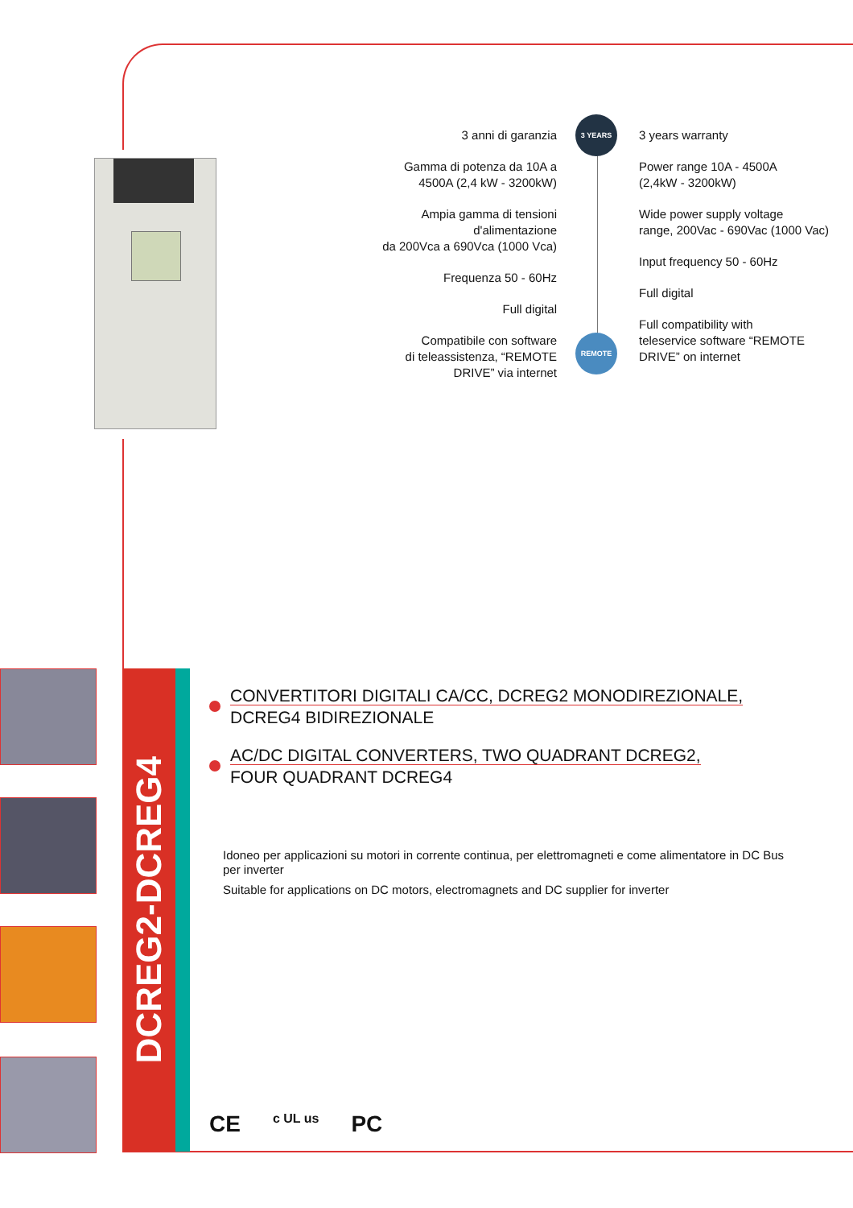3 YEARS
REMOTE
3 anni di garanzia
Gamma di potenza da 10A a
4500A (2,4 kW - 3200kW)
Ampia gamma di tensioni
d'alimentazione
da 200Vca a 690Vca (1000 Vca)
Frequenza 50 - 60Hz
Full digital
Compatibile con software
di teleassistenza, “REMOTE
DRIVE” via internet
3 years warranty
Power range 10A - 4500A
(2,4kW - 3200kW)
Wide power supply voltage
range, 200Vac - 690Vac (1000 Vac)
Input frequency 50 - 60Hz
Full digital
Full compatibility with
teleservice software “REMOTE
DRIVE” on internet
DCREG2-DCREG4
CONVERTITORI DIGITALI CA/CC, DCREG2 MONODIREZIONALE,
DCREG4 BIDIREZIONALE
AC/DC DIGITAL CONVERTERS, TWO QUADRANT DCREG2,
FOUR QUADRANT DCREG4
Idoneo per applicazioni su motori in corrente continua, per elettromagneti e come alimentatore in DC Bus per inverter
Suitable for applications on DC motors, electromagnets and DC supplier for inverter
CE c UL us PC